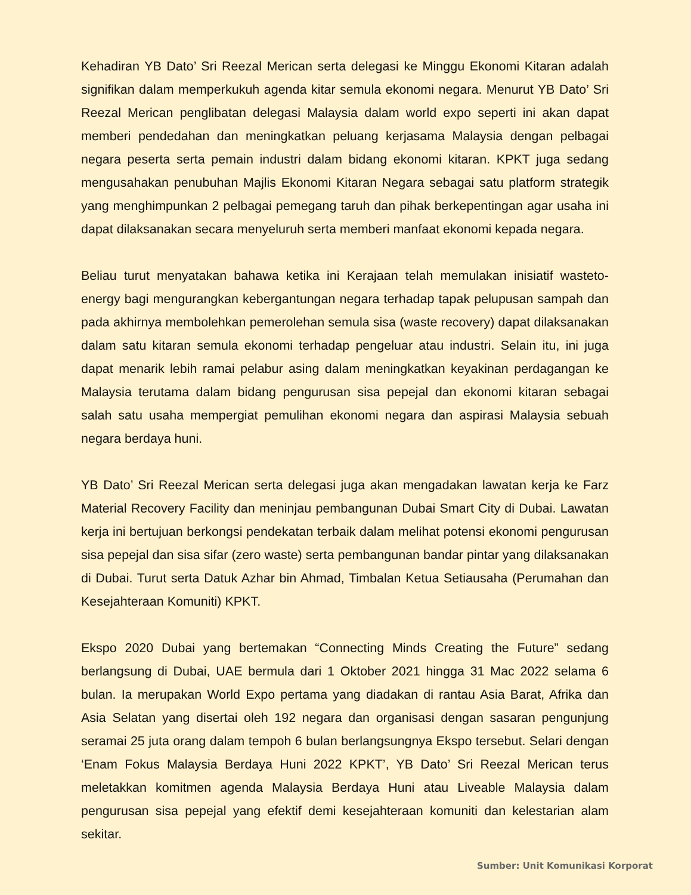Kehadiran YB Dato’ Sri Reezal Merican serta delegasi ke Minggu Ekonomi Kitaran adalah signifikan dalam memperkukuh agenda kitar semula ekonomi negara. Menurut YB Dato’ Sri Reezal Merican penglibatan delegasi Malaysia dalam world expo seperti ini akan dapat memberi pendedahan dan meningkatkan peluang kerjasama Malaysia dengan pelbagai negara peserta serta pemain industri dalam bidang ekonomi kitaran. KPKT juga sedang mengusahakan penubuhan Majlis Ekonomi Kitaran Negara sebagai satu platform strategik yang menghimpunkan 2 pelbagai pemegang taruh dan pihak berkepentingan agar usaha ini dapat dilaksanakan secara menyeluruh serta memberi manfaat ekonomi kepada negara.
Beliau turut menyatakan bahawa ketika ini Kerajaan telah memulakan inisiatif wasteto-energy bagi mengurangkan kebergantungan negara terhadap tapak pelupusan sampah dan pada akhirnya membolehkan pemerolehan semula sisa (waste recovery) dapat dilaksanakan dalam satu kitaran semula ekonomi terhadap pengeluar atau industri. Selain itu, ini juga dapat menarik lebih ramai pelabur asing dalam meningkatkan keyakinan perdagangan ke Malaysia terutama dalam bidang pengurusan sisa pepejal dan ekonomi kitaran sebagai salah satu usaha mempergiat pemulihan ekonomi negara dan aspirasi Malaysia sebuah negara berdaya huni.
YB Dato’ Sri Reezal Merican serta delegasi juga akan mengadakan lawatan kerja ke Farz Material Recovery Facility dan meninjau pembangunan Dubai Smart City di Dubai. Lawatan kerja ini bertujuan berkongsi pendekatan terbaik dalam melihat potensi ekonomi pengurusan sisa pepejal dan sisa sifar (zero waste) serta pembangunan bandar pintar yang dilaksanakan di Dubai. Turut serta Datuk Azhar bin Ahmad, Timbalan Ketua Setiausaha (Perumahan dan Kesejahteraan Komuniti) KPKT.
Ekspo 2020 Dubai yang bertemakan “Connecting Minds Creating the Future” sedang berlangsung di Dubai, UAE bermula dari 1 Oktober 2021 hingga 31 Mac 2022 selama 6 bulan. Ia merupakan World Expo pertama yang diadakan di rantau Asia Barat, Afrika dan Asia Selatan yang disertai oleh 192 negara dan organisasi dengan sasaran pengunjung seramai 25 juta orang dalam tempoh 6 bulan berlangsungnya Ekspo tersebut. Selari dengan ‘Enam Fokus Malaysia Berdaya Huni 2022 KPKT’, YB Dato’ Sri Reezal Merican terus meletakkan komitmen agenda Malaysia Berdaya Huni atau Liveable Malaysia dalam pengurusan sisa pepejal yang efektif demi kesejahteraan komuniti dan kelestarian alam sekitar.
Sumber: Unit Komunikasi Korporat